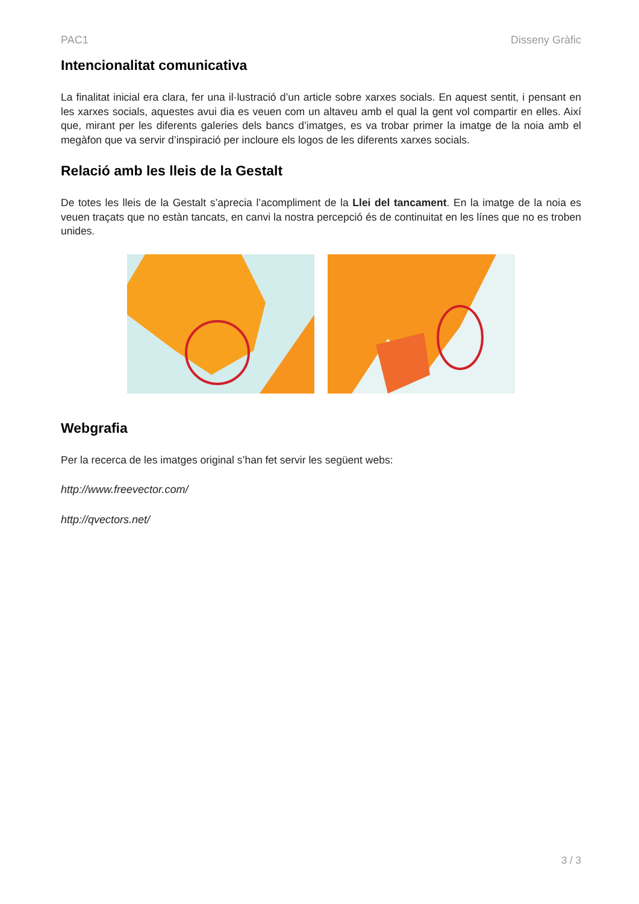PAC1 Disseny Gràfic
Intencionalitat comunicativa
La finalitat inicial era clara, fer una il·lustració d’un article sobre xarxes socials. En aquest sentit, i pensant en les xarxes socials, aquestes avui dia es veuen com un altaveu amb el qual la gent vol compartir en elles. Així que, mirant per les diferents galeries dels bancs d’imatges, es va trobar primer la imatge de la noia amb el megàfon que va servir d’inspiració per incloure els logos de les diferents xarxes socials.
Relació amb les lleis de la Gestalt
De totes les lleis de la Gestalt s’aprecia l’acompliment de la Llei del tancament. En la imatge de la noia es veuen traçats que no estàn tancats, en canvi la nostra percepció és de continuitat en les línes que no es troben unides.
Webgrafia
Per la recerca de les imatges original s’han fet servir les següent webs:
http://www.freevector.com/
http://qvectors.net/
3 / 3